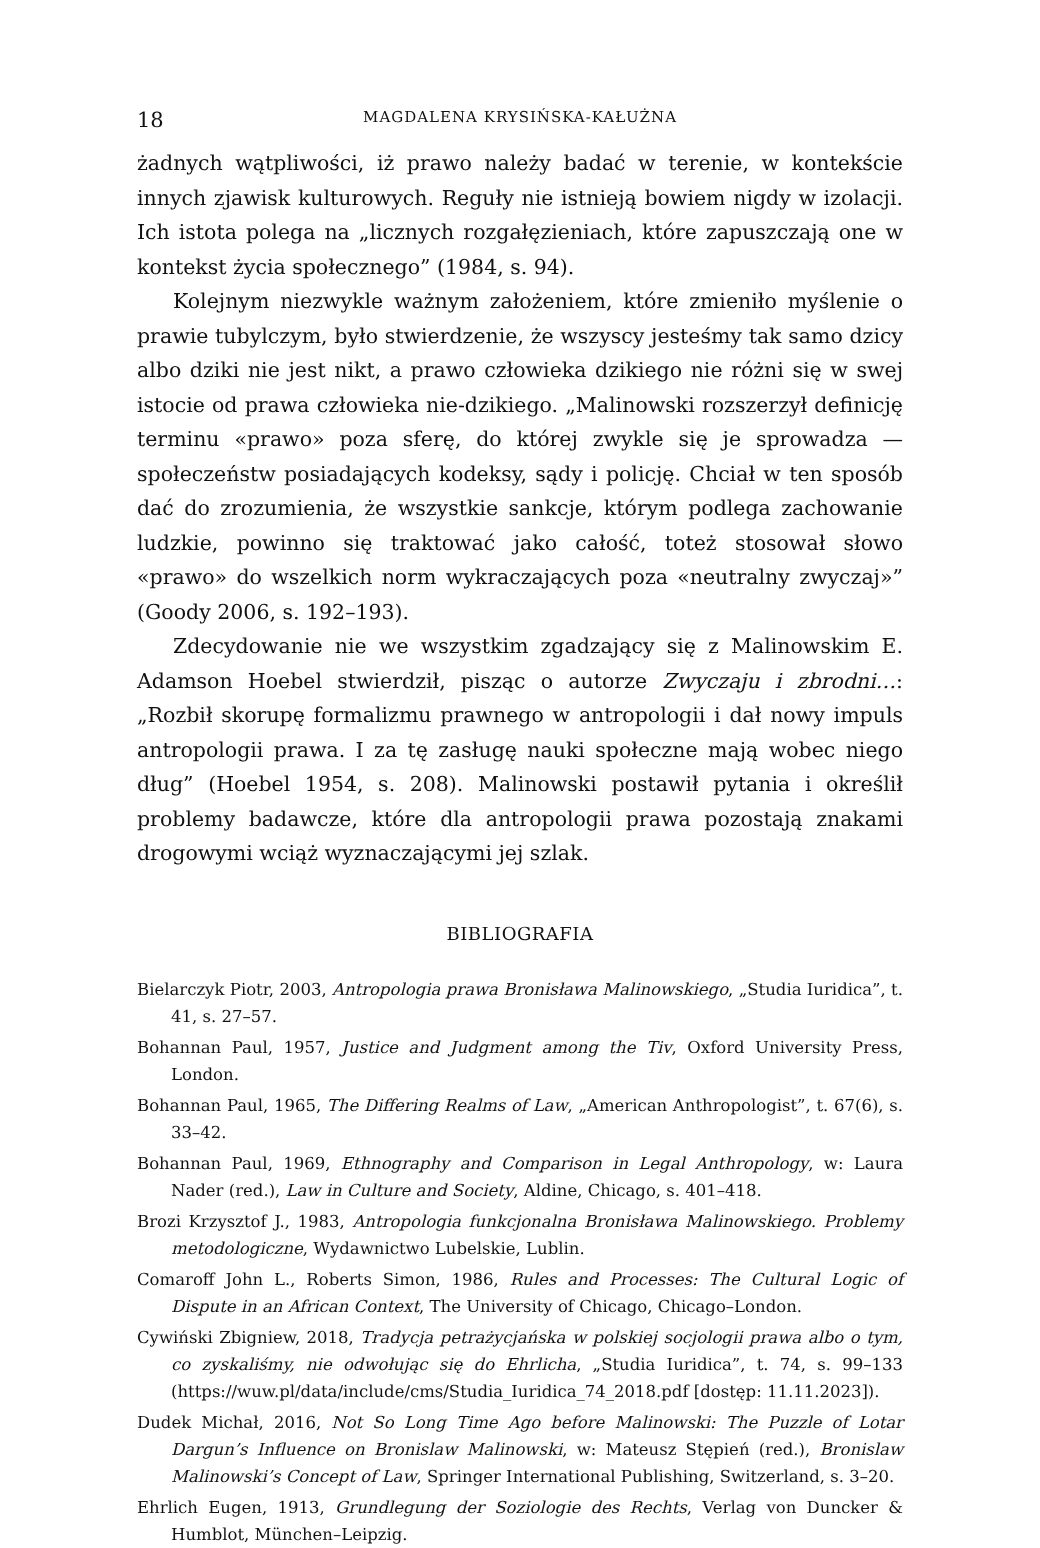18 MAGDALENA KRYSIŃSKA-KAŁUŻNA
żadnych wątpliwości, iż prawo należy badać w terenie, w kontekście innych zjawisk kulturowych. Reguły nie istnieją bowiem nigdy w izolacji. Ich istota polega na „licznych rozgałęzieniach, które zapuszczają one w kontekst życia społecznego” (1984, s. 94).
Kolejnym niezwykle ważnym założeniem, które zmieniło myślenie o prawie tubylczym, było stwierdzenie, że wszyscy jesteśmy tak samo dzicy albo dziki nie jest nikt, a prawo człowieka dzikiego nie różni się w swej istocie od prawa człowieka nie-dzikiego. „Malinowski rozszerzył definicję terminu «prawo» poza sferę, do której zwykle się je sprowadza — społeczeństw posiadających kodeksy, sądy i policję. Chciał w ten sposób dać do zrozumienia, że wszystkie sankcje, którym podlega zachowanie ludzkie, powinno się traktować jako całość, toteż stosował słowo «prawo» do wszelkich norm wykraczających poza «neutralny zwyczaj»” (Goody 2006, s. 192–193).
Zdecydowanie nie we wszystkim zgadzający się z Malinowskim E. Adamson Hoebel stwierdził, pisząc o autorze Zwyczaju i zbrodni…: „Rozbił skorupę formalizmu prawnego w antropologii i dał nowy impuls antropologii prawa. I za tę zasługę nauki społeczne mają wobec niego dług” (Hoebel 1954, s. 208). Malinowski postawił pytania i określił problemy badawcze, które dla antropologii prawa pozostają znakami drogowymi wciąż wyznaczającymi jej szlak.
BIBLIOGRAFIA
Bielarczyk Piotr, 2003, Antropologia prawa Bronisława Malinowskiego, „Studia Iuridica”, t. 41, s. 27–57.
Bohannan Paul, 1957, Justice and Judgment among the Tiv, Oxford University Press, London.
Bohannan Paul, 1965, The Differing Realms of Law, „American Anthropologist”, t. 67(6), s. 33–42.
Bohannan Paul, 1969, Ethnography and Comparison in Legal Anthropology, w: Laura Nader (red.), Law in Culture and Society, Aldine, Chicago, s. 401–418.
Brozi Krzysztof J., 1983, Antropologia funkcjonalna Bronisława Malinowskiego. Problemy metodologiczne, Wydawnictwo Lubelskie, Lublin.
Comaroff John L., Roberts Simon, 1986, Rules and Processes: The Cultural Logic of Dispute in an African Context, The University of Chicago, Chicago–London.
Cywiński Zbigniew, 2018, Tradycja petrażycjańska w polskiej socjologii prawa albo o tym, co zyskaliśmy, nie odwołując się do Ehrlicha, „Studia Iuridica”, t. 74, s. 99–133 (https://wuw.pl/data/include/cms/Studia_Iuridica_74_2018.pdf [dostęp: 11.11.2023]).
Dudek Michał, 2016, Not So Long Time Ago before Malinowski: The Puzzle of Lotar Dargun’s Influence on Bronislaw Malinowski, w: Mateusz Stępień (red.), Bronislaw Malinowski’s Concept of Law, Springer International Publishing, Switzerland, s. 3–20.
Ehrlich Eugen, 1913, Grundlegung der Soziologie des Rechts, Verlag von Duncker & Humblot, München–Leipzig.